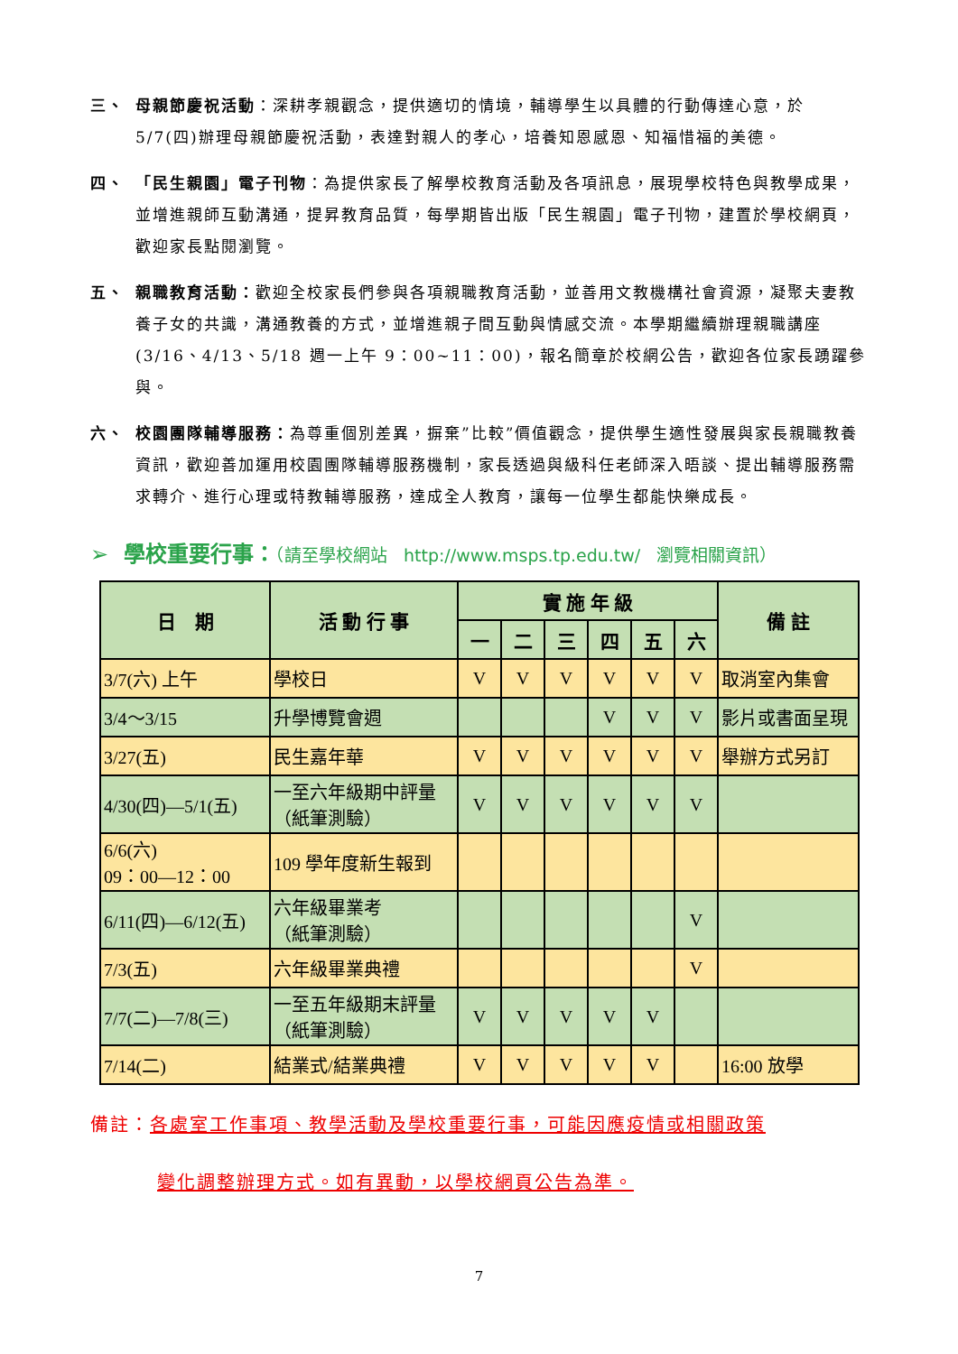三、 母親節慶祝活動：深耕孝親觀念，提供適切的情境，輔導學生以具體的行動傳達心意，於 5/7(四)辦理母親節慶祝活動，表達對親人的孝心，培養知恩感恩、知福惜福的美德。
四、 「民生親園」電子刊物：為提供家長了解學校教育活動及各項訊息，展現學校特色與教學成果，並增進親師互動溝通，提昇教育品質，每學期皆出版「民生親園」電子刊物，建置於學校網頁，歡迎家長點閱瀏覽。
五、 親職教育活動：歡迎全校家長們參與各項親職教育活動，並善用文教機構社會資源，凝聚夫妻教養子女的共識，溝通教養的方式，並增進親子間互動與情感交流。本學期繼續辦理親職講座(3/16、4/13、5/18 週一上午 9：00~11：00)，報名簡章於校網公告，歡迎各位家長踴躍參與。
六、 校園團隊輔導服務：為尊重個別差異，摒棄”比較”價值觀念，提供學生適性發展與家長親職教養資訊，歡迎善加運用校園團隊輔導服務機制，家長透過與級科任老師深入晤談、提出輔導服務需求轉介、進行心理或特教輔導服務，達成全人教育，讓每一位學生都能快樂成長。
➢ 學校重要行事：（請至學校網站 http://www.msps.tp.edu.tw/ 瀏覽相關資訊）
| 日 期 | 活 動 行 事 | 實 施 年 級 | | | | | | 備 註 |
| --- | --- | --- | --- | --- | --- | --- | --- | --- |
| | | 一 | 二 | 三 | 四 | 五 | 六 | |
| 3/7(六) 上午 | 學校日 | V | V | V | V | V | V | 取消室內集會 |
| 3/4～3/15 | 升學博覽會週 | | | | V | V | V | 影片或書面呈現 |
| 3/27(五) | 民生嘉年華 | V | V | V | V | V | V | 舉辦方式另訂 |
| 4/30(四)—5/1(五) | 一至六年級期中評量 （紙筆測驗） | V | V | V | V | V | V | |
| 6/6(六) 09：00—12：00 | 109 學年度新生報到 | | | | | | | |
| 6/11(四)—6/12(五) | 六年級畢業考 （紙筆測驗） | | | | | | V | |
| 7/3(五) | 六年級畢業典禮 | | | | | | V | |
| 7/7(二)—7/8(三) | 一至五年級期末評量 （紙筆測驗） | V | V | V | V | V | | |
| 7/14(二) | 結業式/結業典禮 | V | V | V | V | V | | 16:00 放學 |
備註：各處室工作事項、教學活動及學校重要行事，可能因應疫情或相關政策
變化調整辦理方式。如有異動，以學校網頁公告為準。
7